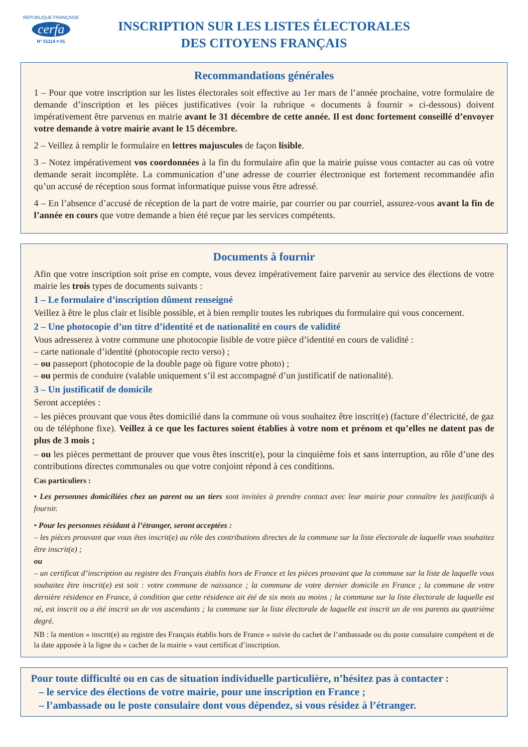RÉPUBLIQUE FRANÇAISE
cerfa
N° 51114 # 01
INSCRIPTION SUR LES LISTES ÉLECTORALES
DES CITOYENS FRANÇAIS
Recommandations générales
1 – Pour que votre inscription sur les listes électorales soit effective au 1er mars de l’année prochaine, votre formulaire de demande d’inscription et les pièces justificatives (voir la rubrique « documents à fournir » ci-dessous) doivent impérativement être parvenus en mairie avant le 31 décembre de cette année. Il est donc fortement conseillé d’envoyer votre demande à votre mairie avant le 15 décembre.
2 – Veillez à remplir le formulaire en lettres majuscules de façon lisible.
3 – Notez impérativement vos coordonnées à la fin du formulaire afin que la mairie puisse vous contacter au cas où votre demande serait incomplète. La communication d’une adresse de courrier électronique est fortement recommandée afin qu’un accusé de réception sous format informatique puisse vous être adressé.
4 – En l’absence d’accusé de réception de la part de votre mairie, par courrier ou par courriel, assurez-vous avant la fin de l’année en cours que votre demande a bien été reçue par les services compétents.
Documents à fournir
Afin que votre inscription soit prise en compte, vous devez impérativement faire parvenir au service des élections de votre mairie les trois types de documents suivants :
1 – Le formulaire d’inscription dûment renseigné
Veillez à être le plus clair et lisible possible, et à bien remplir toutes les rubriques du formulaire qui vous concernent.
2 – Une photocopie d’un titre d’identité et de nationalité en cours de validité
Vous adresserez à votre commune une photocopie lisible de votre pièce d’identité en cours de validité :
– carte nationale d’identité (photocopie recto verso) ;
– ou passeport (photocopie de la double page où figure votre photo) ;
– ou permis de conduire (valable uniquement s’il est accompagné d’un justificatif de nationalité).
3 – Un justificatif de domicile
Seront acceptées :
– les pièces prouvant que vous êtes domicilié dans la commune où vous souhaitez être inscrit(e) (facture d’électricité, de gaz ou de téléphone fixe). Veillez à ce que les factures soient établies à votre nom et prénom et qu’elles ne datent pas de plus de 3 mois ;
– ou les pièces permettant de prouver que vous êtes inscrit(e), pour la cinquième fois et sans interruption, au rôle d’une des contributions directes communales ou que votre conjoint répond à ces conditions.
Cas particuliers :
• Les personnes domiciliées chez un parent ou un tiers sont invitées à prendre contact avec leur mairie pour connaître les justificatifs à fournir.
• Pour les personnes résidant à l’étranger, seront acceptées :
– les pièces prouvant que vous êtes inscrit(e) au rôle des contributions directes de la commune sur la liste électorale de laquelle vous souhaitez être inscrit(e) ;
ou
– un certificat d’inscription au registre des Français établis hors de France et les pièces prouvant que la commune sur la liste de laquelle vous souhaitez être inscrit(e) est soit : votre commune de naissance ; la commune de votre dernier domicile en France ; la commune de votre dernière résidence en France, à condition que cette résidence ait été de six mois au moins ; la commune sur la liste électorale de laquelle est né, est inscrit ou a été inscrit un de vos ascendants ; la commune sur la liste électorale de laquelle est inscrit un de vos parents au quatrième degré.
NB : la mention « inscrit(e) au registre des Français établis hors de France » suivie du cachet de l’ambassade ou du poste consulaire compétent et de la date apposée à la ligne du « cachet de la mairie » vaut certificat d’inscription.
Pour toute difficulté ou en cas de situation individuelle particulière, n’hésitez pas à contacter :
– le service des élections de votre mairie, pour une inscription en France ;
– l’ambassade ou le poste consulaire dont vous dépendez, si vous résidez à l’étranger.